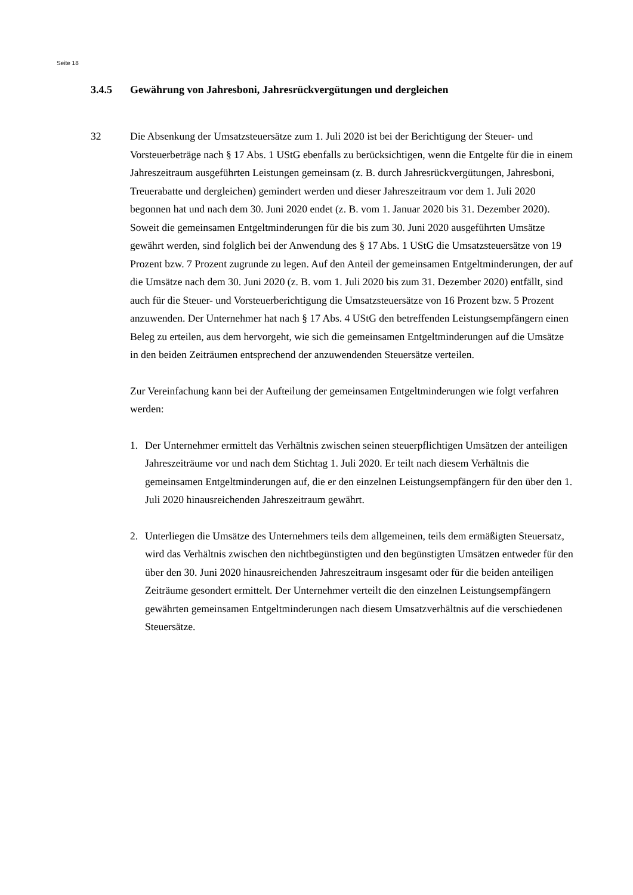Seite 18
3.4.5 Gewährung von Jahresboni, Jahresrückvergütungen und dergleichen
32 Die Absenkung der Umsatzsteuersätze zum 1. Juli 2020 ist bei der Berichtigung der Steuer- und Vorsteuerbeträge nach § 17 Abs. 1 UStG ebenfalls zu berücksichtigen, wenn die Entgelte für die in einem Jahreszeitraum ausgeführten Leistungen gemeinsam (z. B. durch Jahresrückvergütungen, Jahresboni, Treuerabatte und dergleichen) gemindert werden und dieser Jahreszeitraum vor dem 1. Juli 2020 begonnen hat und nach dem 30. Juni 2020 endet (z. B. vom 1. Januar 2020 bis 31. Dezember 2020). Soweit die gemeinsamen Entgeltminderungen für die bis zum 30. Juni 2020 ausgeführten Umsätze gewährt werden, sind folglich bei der Anwendung des § 17 Abs. 1 UStG die Umsatzsteuersätze von 19 Prozent bzw. 7 Prozent zugrunde zu legen. Auf den Anteil der gemeinsamen Entgeltminderungen, der auf die Umsätze nach dem 30. Juni 2020 (z. B. vom 1. Juli 2020 bis zum 31. Dezember 2020) entfällt, sind auch für die Steuer- und Vorsteuerberichtigung die Umsatzsteuersätze von 16 Prozent bzw. 5 Prozent anzuwenden. Der Unternehmer hat nach § 17 Abs. 4 UStG den betreffenden Leistungsempfängern einen Beleg zu erteilen, aus dem hervorgeht, wie sich die gemeinsamen Entgeltminderungen auf die Umsätze in den beiden Zeiträumen entsprechend der anzuwendenden Steuersätze verteilen.
Zur Vereinfachung kann bei der Aufteilung der gemeinsamen Entgeltminderungen wie folgt verfahren werden:
1. Der Unternehmer ermittelt das Verhältnis zwischen seinen steuerpflichtigen Umsätzen der anteiligen Jahreszeiträume vor und nach dem Stichtag 1. Juli 2020. Er teilt nach diesem Verhältnis die gemeinsamen Entgeltminderungen auf, die er den einzelnen Leistungsempfängern für den über den 1. Juli 2020 hinausreichenden Jahreszeitraum gewährt.
2. Unterliegen die Umsätze des Unternehmers teils dem allgemeinen, teils dem ermäßigten Steuersatz, wird das Verhältnis zwischen den nichtbegünstigten und den begünstigten Umsätzen entweder für den über den 30. Juni 2020 hinausreichenden Jahreszeitraum insgesamt oder für die beiden anteiligen Zeiträume gesondert ermittelt. Der Unternehmer verteilt die den einzelnen Leistungsempfängern gewährten gemeinsamen Entgeltminderungen nach diesem Umsatzverhältnis auf die verschiedenen Steuersätze.